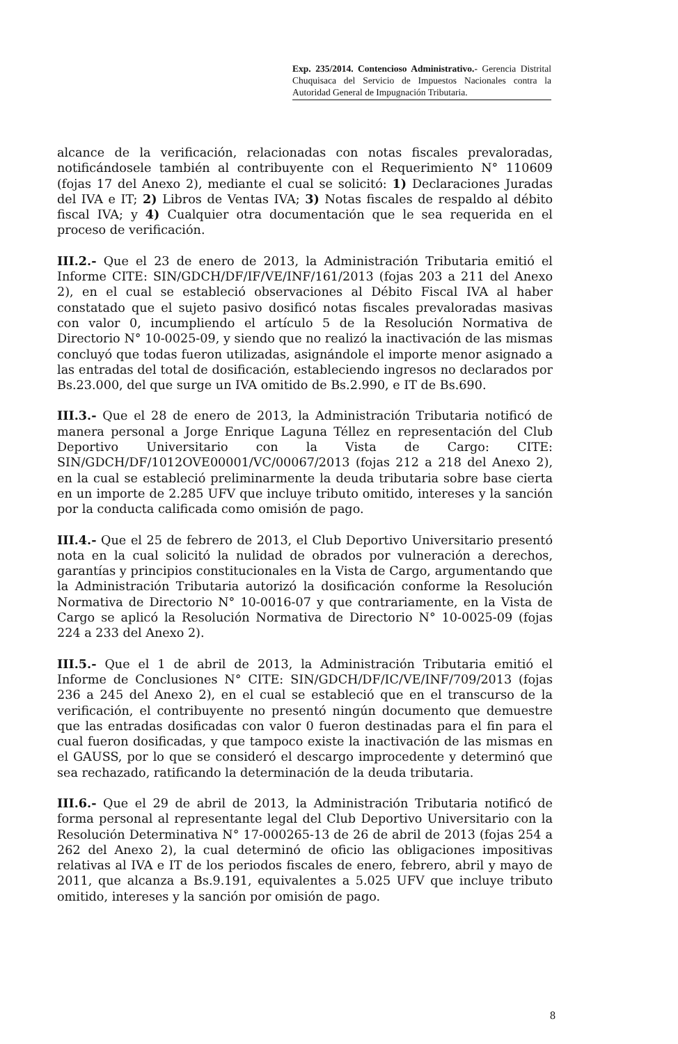Exp. 235/2014. Contencioso Administrativo.- Gerencia Distrital Chuquisaca del Servicio de Impuestos Nacionales contra la Autoridad General de Impugnación Tributaria.
alcance de la verificación, relacionadas con notas fiscales prevaloradas, notificándosele también al contribuyente con el Requerimiento N° 110609 (fojas 17 del Anexo 2), mediante el cual se solicitó: 1) Declaraciones Juradas del IVA e IT; 2) Libros de Ventas IVA; 3) Notas fiscales de respaldo al débito fiscal IVA; y 4) Cualquier otra documentación que le sea requerida en el proceso de verificación.
III.2.- Que el 23 de enero de 2013, la Administración Tributaria emitió el Informe CITE: SIN/GDCH/DF/IF/VE/INF/161/2013 (fojas 203 a 211 del Anexo 2), en el cual se estableció observaciones al Débito Fiscal IVA al haber constatado que el sujeto pasivo dosificó notas fiscales prevaloradas masivas con valor 0, incumpliendo el artículo 5 de la Resolución Normativa de Directorio N° 10-0025-09, y siendo que no realizó la inactivación de las mismas concluyó que todas fueron utilizadas, asignándole el importe menor asignado a las entradas del total de dosificación, estableciendo ingresos no declarados por Bs.23.000, del que surge un IVA omitido de Bs.2.990, e IT de Bs.690.
III.3.- Que el 28 de enero de 2013, la Administración Tributaria notificó de manera personal a Jorge Enrique Laguna Téllez en representación del Club Deportivo Universitario con la Vista de Cargo: CITE: SIN/GDCH/DF/1012OVE00001/VC/00067/2013 (fojas 212 a 218 del Anexo 2), en la cual se estableció preliminarmente la deuda tributaria sobre base cierta en un importe de 2.285 UFV que incluye tributo omitido, intereses y la sanción por la conducta calificada como omisión de pago.
III.4.- Que el 25 de febrero de 2013, el Club Deportivo Universitario presentó nota en la cual solicitó la nulidad de obrados por vulneración a derechos, garantías y principios constitucionales en la Vista de Cargo, argumentando que la Administración Tributaria autorizó la dosificación conforme la Resolución Normativa de Directorio N° 10-0016-07 y que contrariamente, en la Vista de Cargo se aplicó la Resolución Normativa de Directorio N° 10-0025-09 (fojas 224 a 233 del Anexo 2).
III.5.- Que el 1 de abril de 2013, la Administración Tributaria emitió el Informe de Conclusiones N° CITE: SIN/GDCH/DF/IC/VE/INF/709/2013 (fojas 236 a 245 del Anexo 2), en el cual se estableció que en el transcurso de la verificación, el contribuyente no presentó ningún documento que demuestre que las entradas dosificadas con valor 0 fueron destinadas para el fin para el cual fueron dosificadas, y que tampoco existe la inactivación de las mismas en el GAUSS, por lo que se consideró el descargo improcedente y determinó que sea rechazado, ratificando la determinación de la deuda tributaria.
III.6.- Que el 29 de abril de 2013, la Administración Tributaria notificó de forma personal al representante legal del Club Deportivo Universitario con la Resolución Determinativa N° 17-000265-13 de 26 de abril de 2013 (fojas 254 a 262 del Anexo 2), la cual determinó de oficio las obligaciones impositivas relativas al IVA e IT de los periodos fiscales de enero, febrero, abril y mayo de 2011, que alcanza a Bs.9.191, equivalentes a 5.025 UFV que incluye tributo omitido, intereses y la sanción por omisión de pago.
8